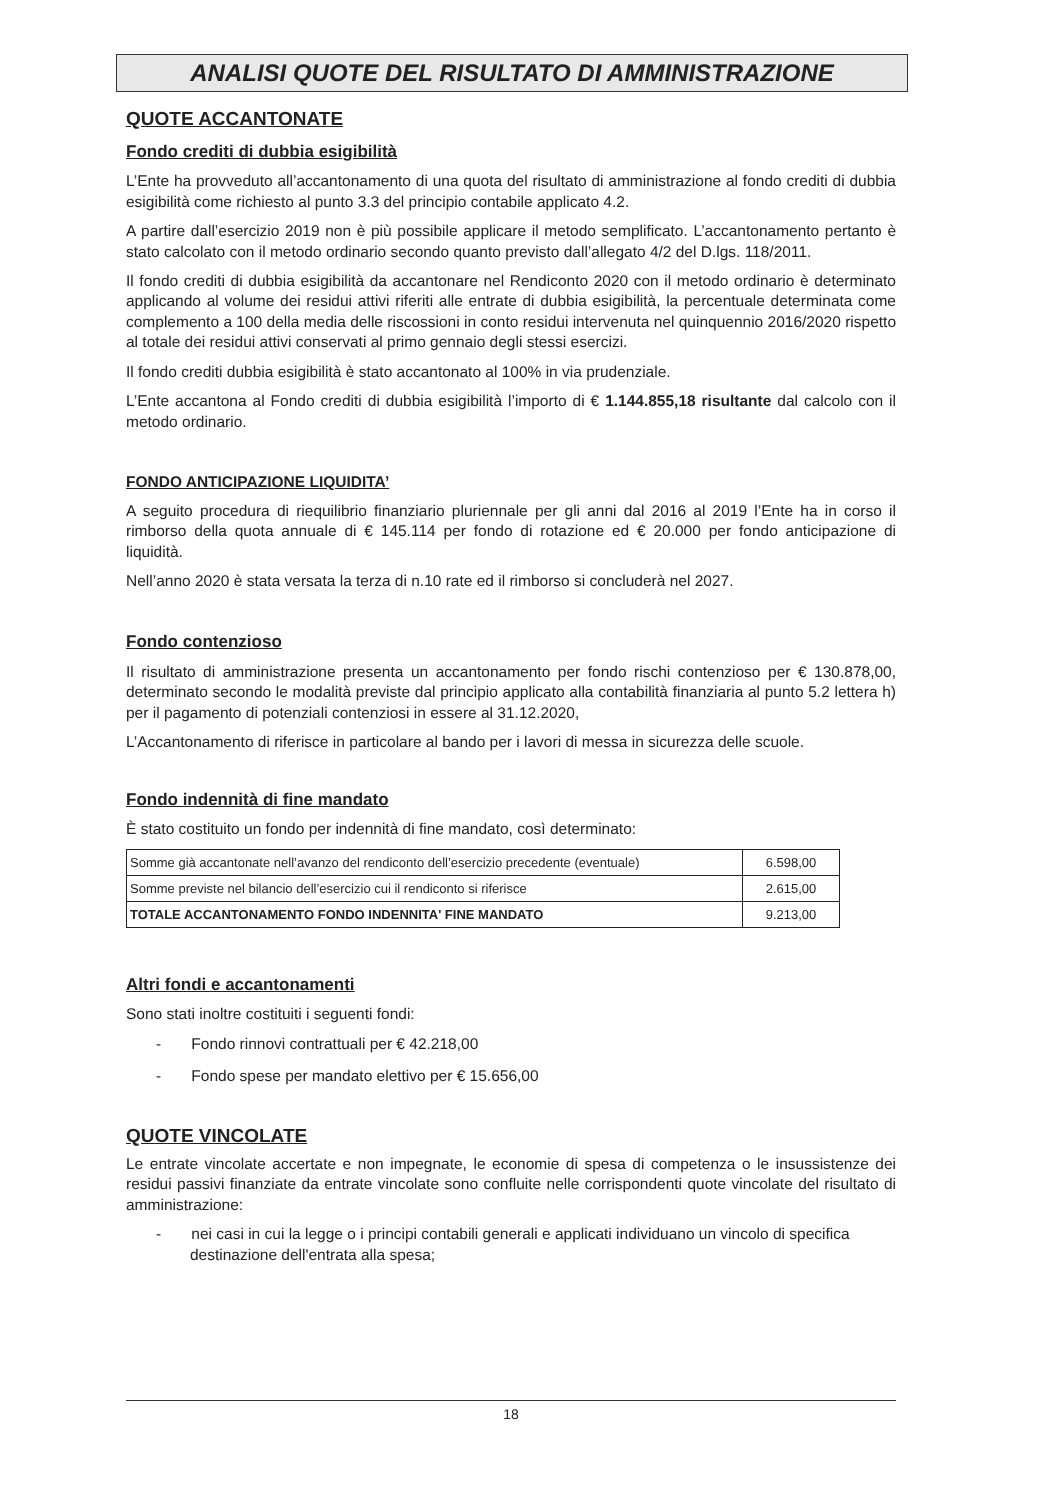ANALISI QUOTE DEL RISULTATO DI AMMINISTRAZIONE
QUOTE ACCANTONATE
Fondo crediti di dubbia esigibilità
L’Ente ha provveduto all’accantonamento di una quota del risultato di amministrazione al fondo crediti di dubbia esigibilità come richiesto al punto 3.3 del principio contabile applicato 4.2.
A partire dall’esercizio 2019 non è più possibile applicare il metodo semplificato. L’accantonamento pertanto è stato calcolato con il metodo ordinario secondo quanto previsto dall’allegato 4/2 del D.lgs. 118/2011.
Il fondo crediti di dubbia esigibilità da accantonare nel Rendiconto 2020 con il metodo ordinario è determinato applicando al volume dei residui attivi riferiti alle entrate di dubbia esigibilità, la percentuale determinata come complemento a 100 della media delle riscossioni in conto residui intervenuta nel quinquennio 2016/2020 rispetto al totale dei residui attivi conservati al primo gennaio degli stessi esercizi.
Il fondo crediti dubbia esigibilità è stato accantonato al 100% in via prudenziale.
L’Ente accantona al Fondo crediti di dubbia esigibilità l’importo di € 1.144.855,18 risultante dal calcolo con il metodo ordinario.
FONDO ANTICIPAZIONE LIQUIDITA’
A seguito procedura di riequilibrio finanziario pluriennale per gli anni dal 2016 al 2019 l’Ente ha in corso il rimborso della quota annuale di € 145.114 per fondo di rotazione ed € 20.000 per fondo anticipazione di liquidità.
Nell’anno 2020 è stata versata la terza di n.10 rate ed il rimborso si concluderà nel 2027.
Fondo contenzioso
Il risultato di amministrazione presenta un accantonamento per fondo rischi contenzioso per € 130.878,00, determinato secondo le modalità previste dal principio applicato alla contabilità finanziaria al punto 5.2 lettera h) per il pagamento di potenziali contenziosi in essere al 31.12.2020,
L’Accantonamento di riferisce in particolare al bando per i lavori di messa in sicurezza delle scuole.
Fondo indennità di fine mandato
È stato costituito un fondo per indennità di fine mandato, così determinato:
| Somme già accantonate nell’avanzo del rendiconto dell’esercizio precedente (eventuale) | 6.598,00 |
| Somme previste nel bilancio dell’esercizio cui il rendiconto si riferisce | 2.615,00 |
| TOTALE ACCANTONAMENTO FONDO INDENNITA' FINE MANDATO | 9.213,00 |
Altri fondi e accantonamenti
Sono stati inoltre costituiti i seguenti fondi:
- Fondo rinnovi contrattuali per € 42.218,00
- Fondo spese per mandato elettivo per € 15.656,00
QUOTE VINCOLATE
Le entrate vincolate accertate e non impegnate, le economie di spesa di competenza o le insussistenze dei residui passivi finanziate da entrate vincolate sono confluite nelle corrispondenti quote vincolate del risultato di amministrazione:
- nei casi in cui la legge o i principi contabili generali e applicati individuano un vincolo di specifica destinazione dell'entrata alla spesa;
18